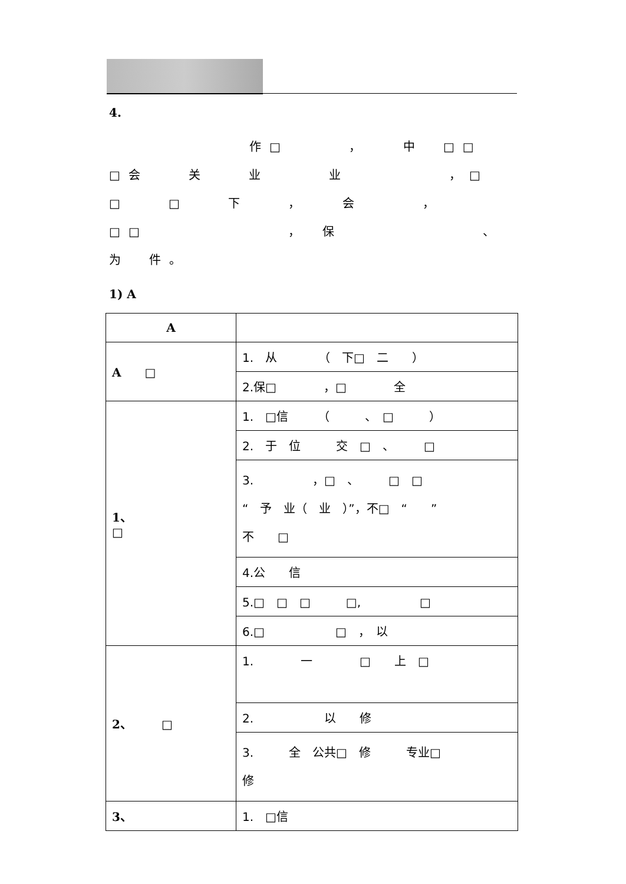4.
　　　　　　　作□　　　，　　中　□□　□会　　关　　业　　　业　　　　　，□　□　　□　　下　　，　　会　　　，□□　　　　　　　，　保　　　　　　　、　　　为　件。
1) A
| A | |
| A □ | 1. 从 （ 下□ 二 ） |
| | 2.保□ ，□ 全 |
| 1、 □ | 1. □信 （ 、 □ ） |
| | 2. 于 位 交 □ 、 □ |
| | 3. ，□ 、 □ □ “ 予 业（ 业 ）”，不□ “ ” 不 □ |
| | 4.公 信 |
| | 5.□ □ □ □, □ |
| | 6.□ □ ， 以 |
| 2、 □ | 1. 一 □ 上 □ |
| | 2. 以 修 |
| | 3. 全 公共□ 修 专业□ 修 |
| 3、 | 1. □信 |